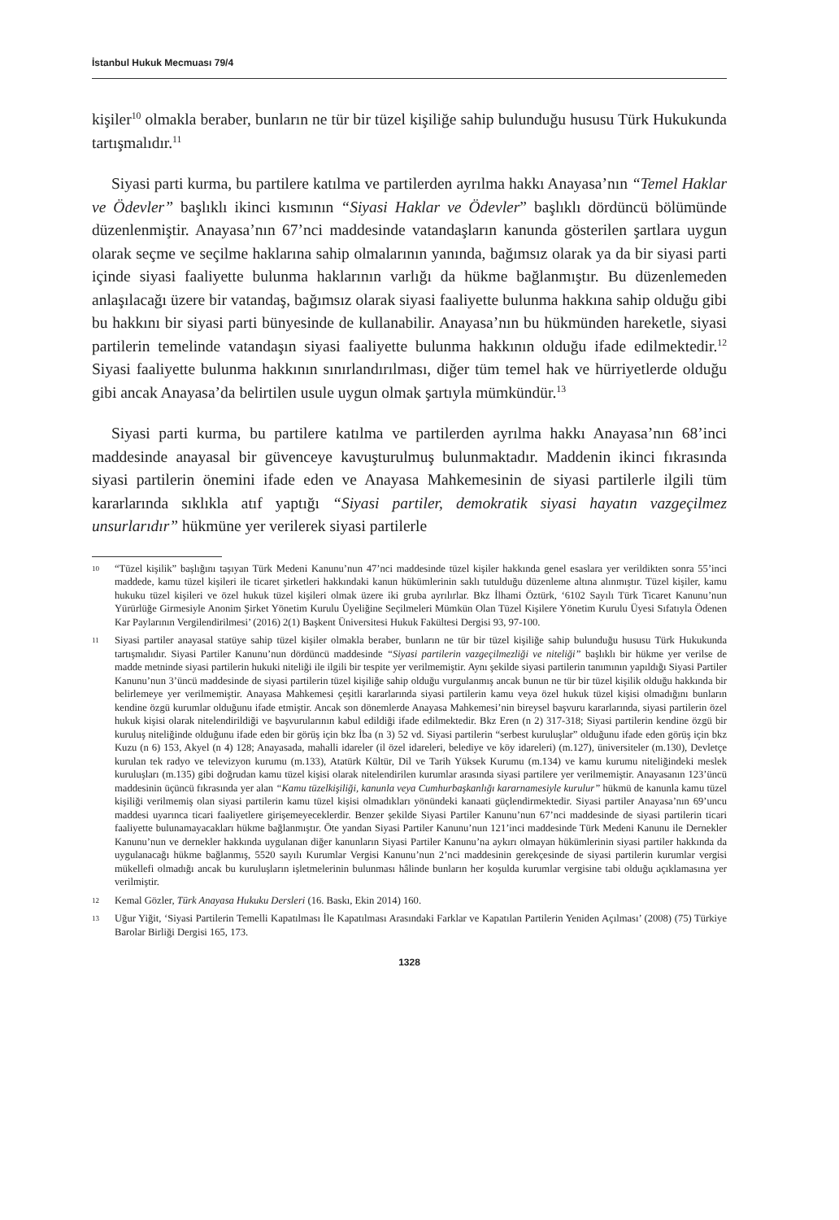İstanbul Hukuk Mecmuası 79/4
kişiler<sup>10</sup> olmakla beraber, bunların ne tür bir tüzel kişiliğe sahip bulunduğu hususu Türk Hukukunda tartışmalıdır.<sup>11</sup>
Siyasi parti kurma, bu partilere katılma ve partilerden ayrılma hakkı Anayasa’nın “Temel Haklar ve Ödevler” başlıklı ikinci kısmının “Siyasi Haklar ve Ödevler” başlıklı dördüncü bölümünde düzenlenmiştir. Anayasa’nın 67’nci maddesinde vatandaşların kanunda gösterilen şartlara uygun olarak seçme ve seçilme haklarına sahip olmalarının yanında, bağımsız olarak ya da bir siyasi parti içinde siyasi faaliyette bulunma haklarının varlığı da hükme bağlanmıştır. Bu düzenlemeden anlaşılacağı üzere bir vatandaş, bağımsız olarak siyasi faaliyette bulunma hakkına sahip olduğu gibi bu hakkını bir siyasi parti bünyesinde de kullanabilir. Anayasa’nın bu hükmünden hareketle, siyasi partilerin temelinde vatandaşın siyasi faaliyette bulunma hakkının olduğu ifade edilmektedir.<sup>12</sup> Siyasi faaliyette bulunma hakkının sınırlandırılması, diğer tüm temel hak ve hürriyetlerde olduğu gibi ancak Anayasa’da belirtilen usule uygun olmak şartıyla mümkündür.<sup>13</sup>
Siyasi parti kurma, bu partilere katılma ve partilerden ayrılma hakkı Anayasa’nın 68’inci maddesinde anayasal bir güvenceye kavuşturulmuş bulunmaktadır. Maddenin ikinci fıkrasında siyasi partilerin önemini ifade eden ve Anayasa Mahkemesinin de siyasi partilerle ilgili tüm kararlarında sıklıkla atıf yaptığı “Siyasi partiler, demokratik siyasi hayatın vazgeçilmez unsurlarıdır” hükmüne yer verilerek siyasi partilerle
10 “Tüzel kişilik” başlığını taşıyan Türk Medeni Kanunu’nun 47’nci maddesinde tüzel kişiler hakkında genel esaslara yer verildikten sonra 55’inci maddede, kamu tüzel kişileri ile ticaret şirketleri hakkındaki kanun hükümlerinin saklı tutulduğu düzenleme altına alınmıştır. Tüzel kişiler, kamu hukuku tüzel kişileri ve özel hukuk tüzel kişileri olmak üzere iki gruba ayrılırlar. Bkz İlhami Öztürk, ‘6102 Sayılı Türk Ticaret Kanunu’nun Yürürlüğe Girmesiyle Anonim Şirket Yönetim Kurulu Üyeliğine Seçilmeleri Mümkün Olan Tüzel Kişilere Yönetim Kurulu Üyesi Sıfatıyla Ödenen Kar Paylarının Vergilendirilmesi’ (2016) 2(1) Başkent Üniversitesi Hukuk Fakültesi Dergisi 93, 97-100.
11 Siyasi partiler anayasal statüye sahip tüzel kişiler olmakla beraber, bunların ne tür bir tüzel kişiliğe sahip bulunduğu hususu Türk Hukukunda tartışmalıdır. Siyasi Partiler Kanunu’nun dördüncü maddesinde “Siyasi partilerin vazgeçilmezliği ve niteliği” başlıklı bir hükme yer verilse de madde metninde siyasi partilerin hukuki niteliği ile ilgili bir tespite yer verilmemiştir. Aynı şekilde siyasi partilerin tanımının yapıldığı Siyasi Partiler Kanunu’nun 3’üncü maddesinde de siyasi partilerin tüzel kişiliğe sahip olduğu vurgulanmış ancak bunun ne tür bir tüzel kişilik olduğu hakkında bir belirlemeye yer verilmemiştir. Anayasa Mahkemesi çeşitli kararlarında siyasi partilerin kamu veya özel hukuk tüzel kişisi olmadığını bunların kendine özgü kurumlar olduğunu ifade etmiştir. Ancak son dönemlerde Anayasa Mahkemesi’nin bireysel başvuru kararlarında, siyasi partilerin özel hukuk kişisi olarak nitelendirildiği ve başvurularının kabul edildiği ifade edilmektedir. Bkz Eren (n 2) 317-318; Siyasi partilerin kendine özgü bir kuruluş niteliğinde olduğunu ifade eden bir görüş için bkz İba (n 3) 52 vd. Siyasi partilerin “serbest kuruluşlar” olduğunu ifade eden görüş için bkz Kuzu (n 6) 153, Akyel (n 4) 128; Anayasada, mahalli idareler (il özel idareleri, belediye ve köy idareleri) (m.127), üniversiteler (m.130), Devletçe kurulan tek radyo ve televizyon kurumu (m.133), Atatürk Kültür, Dil ve Tarih Yüksek Kurumu (m.134) ve kamu kurumu niteliğindeki meslek kuruluşları (m.135) gibi doğrudan kamu tüzel kişisi olarak nitelendirilen kurumlar arasında siyasi partilere yer verilmemiştir. Anayasanın 123’üncü maddesinin üçüncü fıkrasında yer alan “Kamu tüzelkişiliği, kanunla veya Cumhurbaşkanlığı kararnamesiyle kurulur” hükmü de kanunla kamu tüzel kişiliği verilmemiş olan siyasi partilerin kamu tüzel kişisi olmadıkları yönündeki kanaati güçlendirmektedir. Siyasi partiler Anayasa’nın 69’uncu maddesi uyarınca ticari faaliyetlere girişemeyeceklerdir. Benzer şekilde Siyasi Partiler Kanunu’nun 67’nci maddesinde de siyasi partilerin ticari faaliyette bulunamayacakları hükme bağlanmıştır. Öte yandan Siyasi Partiler Kanunu’nun 121’inci maddesinde Türk Medeni Kanunu ile Dernekler Kanunu’nun ve dernekler hakkında uygulanan diğer kanunların Siyasi Partiler Kanunu’na aykırı olmayan hükümlerinin siyasi partiler hakkında da uygulanacağı hükme bağlanmış, 5520 sayılı Kurumlar Vergisi Kanunu’nun 2’nci maddesinin gerekçesinde de siyasi partilerin kurumlar vergisi mükellefi olmadığı ancak bu kuruluşların işletmelerinin bulunması hâlinde bunların her koşulda kurumlar vergisine tabi olduğu açıklamasına yer verilmiştir.
12 Kemal Gözler, Türk Anayasa Hukuku Dersleri (16. Baskı, Ekin 2014) 160.
13 Uğur Yiğit, ‘Siyasi Partilerin Temelli Kapatılması İle Kapatılması Arasındaki Farklar ve Kapatılan Partilerin Yeniden Açılması’ (2008) (75) Türkiye Barolar Birliği Dergisi 165, 173.
1328